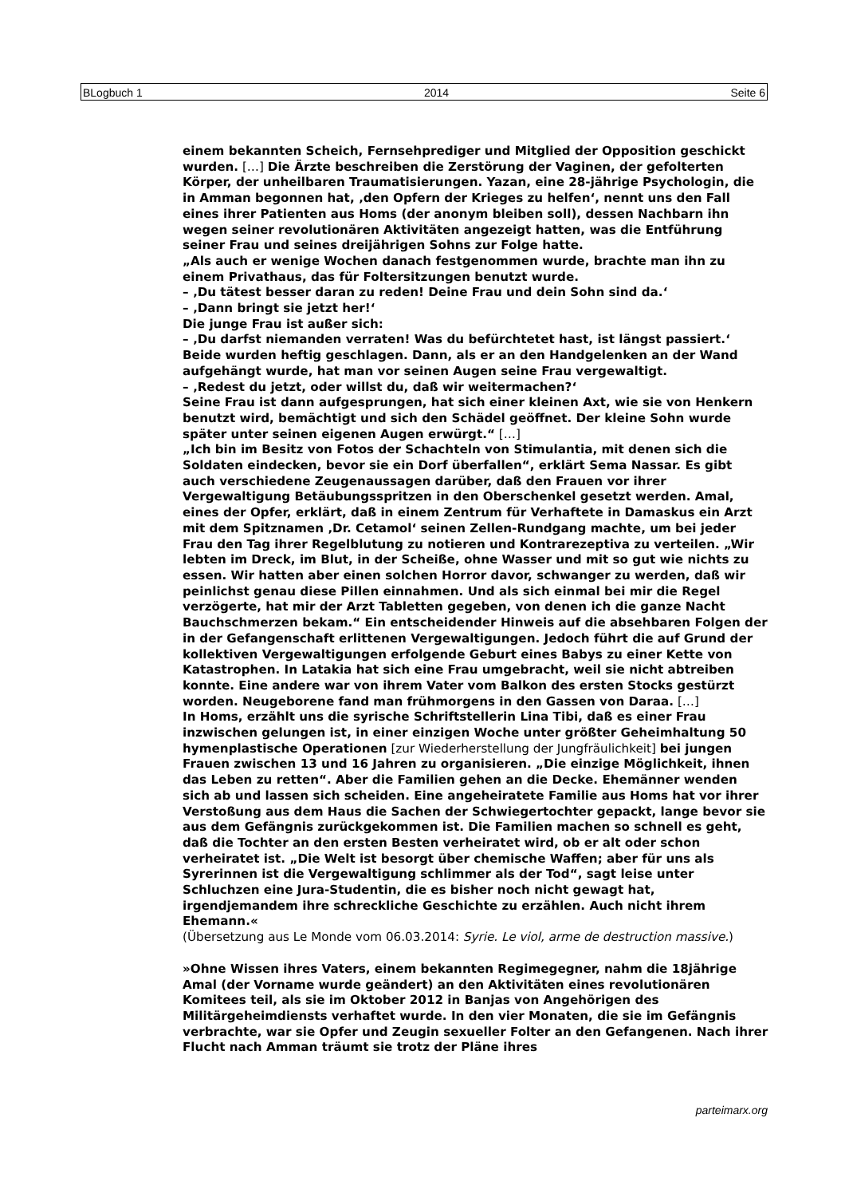BLogbuch 1 2014 Seite 6
einem bekannten Scheich, Fernsehprediger und Mitglied der Opposition geschickt wurden. […] Die Ärzte beschreiben die Zerstörung der Vaginen, der gefolterten Körper, der unheilbaren Traumatisierungen. Yazan, eine 28-jährige Psychologin, die in Amman begonnen hat, ‚den Opfern der Krieges zu helfen‘, nennt uns den Fall eines ihrer Patienten aus Homs (der anonym bleiben soll), dessen Nachbarn ihn wegen seiner revolutionären Aktivitäten angezeigt hatten, was die Entführung seiner Frau und seines dreijährigen Sohns zur Folge hatte.
„Als auch er wenige Wochen danach festgenommen wurde, brachte man ihn zu einem Privathaus, das für Foltersitzungen benutzt wurde.
– ‚Du tätest besser daran zu reden! Deine Frau und dein Sohn sind da.‘
– ‚Dann bringt sie jetzt her!‘
Die junge Frau ist außer sich:
– ‚Du darfst niemanden verraten! Was du befürchtetet hast, ist längst passiert.‘
Beide wurden heftig geschlagen. Dann, als er an den Handgelenken an der Wand aufgehängt wurde, hat man vor seinen Augen seine Frau vergewaltigt.
– ‚Redest du jetzt, oder willst du, daß wir weitermachen?‘
Seine Frau ist dann aufgesprungen, hat sich einer kleinen Axt, wie sie von Henkern benutzt wird, bemächtigt und sich den Schädel geöffnet. Der kleine Sohn wurde später unter seinen eigenen Augen erwürgt.“ […]
„Ich bin im Besitz von Fotos der Schachteln von Stimulantia, mit denen sich die Soldaten eindecken, bevor sie ein Dorf überfallen“, erklärt Sema Nassar. Es gibt auch verschiedene Zeugenaussagen darüber, daß den Frauen vor ihrer Vergewaltigung Betäubungsspritzen in den Oberschenkel gesetzt werden. Amal, eines der Opfer, erklärt, daß in einem Zentrum für Verhaftete in Damaskus ein Arzt mit dem Spitznamen ‚Dr. Cetamol‘ seinen Zellen-Rundgang machte, um bei jeder Frau den Tag ihrer Regelblutung zu notieren und Kontrarezeptiva zu verteilen. „Wir lebten im Dreck, im Blut, in der Scheiße, ohne Wasser und mit so gut wie nichts zu essen. Wir hatten aber einen solchen Horror davor, schwanger zu werden, daß wir peinlichst genau diese Pillen einnahmen. Und als sich einmal bei mir die Regel verzögerte, hat mir der Arzt Tabletten gegeben, von denen ich die ganze Nacht Bauchschmerzen bekam.“ Ein entscheidender Hinweis auf die absehbaren Folgen der in der Gefangenschaft erlittenen Vergewaltigungen. Jedoch führt die auf Grund der kollektiven Vergewaltigungen erfolgende Geburt eines Babys zu einer Kette von Katastrophen. In Latakia hat sich eine Frau umgebracht, weil sie nicht abtreiben konnte. Eine andere war von ihrem Vater vom Balkon des ersten Stocks gestürzt worden. Neugeborene fand man frühmorgens in den Gassen von Daraa. […]
In Homs, erzählt uns die syrische Schriftstellerin Lina Tibi, daß es einer Frau inzwischen gelungen ist, in einer einzigen Woche unter größter Geheimhaltung 50 hymenplastische Operationen [zur Wiederherstellung der Jungfräulichkeit] bei jungen Frauen zwischen 13 und 16 Jahren zu organisieren. „Die einzige Möglichkeit, ihnen das Leben zu retten“. Aber die Familien gehen an die Decke. Ehemänner wenden sich ab und lassen sich scheiden. Eine angeheiratete Familie aus Homs hat vor ihrer Verstoßung aus dem Haus die Sachen der Schwiegertochter gepackt, lange bevor sie aus dem Gefängnis zurückgekommen ist. Die Familien machen so schnell es geht, daß die Tochter an den ersten Besten verheiratet wird, ob er alt oder schon verheiratet ist. „Die Welt ist besorgt über chemische Waffen; aber für uns als Syrerinnen ist die Vergewaltigung schlimmer als der Tod“, sagt leise unter Schluchzen eine Jura-Studentin, die es bisher noch nicht gewagt hat, irgendjemandem ihre schreckliche Geschichte zu erzählen. Auch nicht ihrem Ehemann.«
(Übersetzung aus Le Monde vom 06.03.2014: Syrie. Le viol, arme de destruction massive.)
»Ohne Wissen ihres Vaters, einem bekannten Regimegegner, nahm die 18jährige Amal (der Vorname wurde geändert) an den Aktivitäten eines revolutionären Komitees teil, als sie im Oktober 2012 in Banjas von Angehörigen des Militärgeheimdiensts verhaftet wurde. In den vier Monaten, die sie im Gefängnis verbrachte, war sie Opfer und Zeugin sexueller Folter an den Gefangenen. Nach ihrer Flucht nach Amman träumt sie trotz der Pläne ihres
parteimarx.org